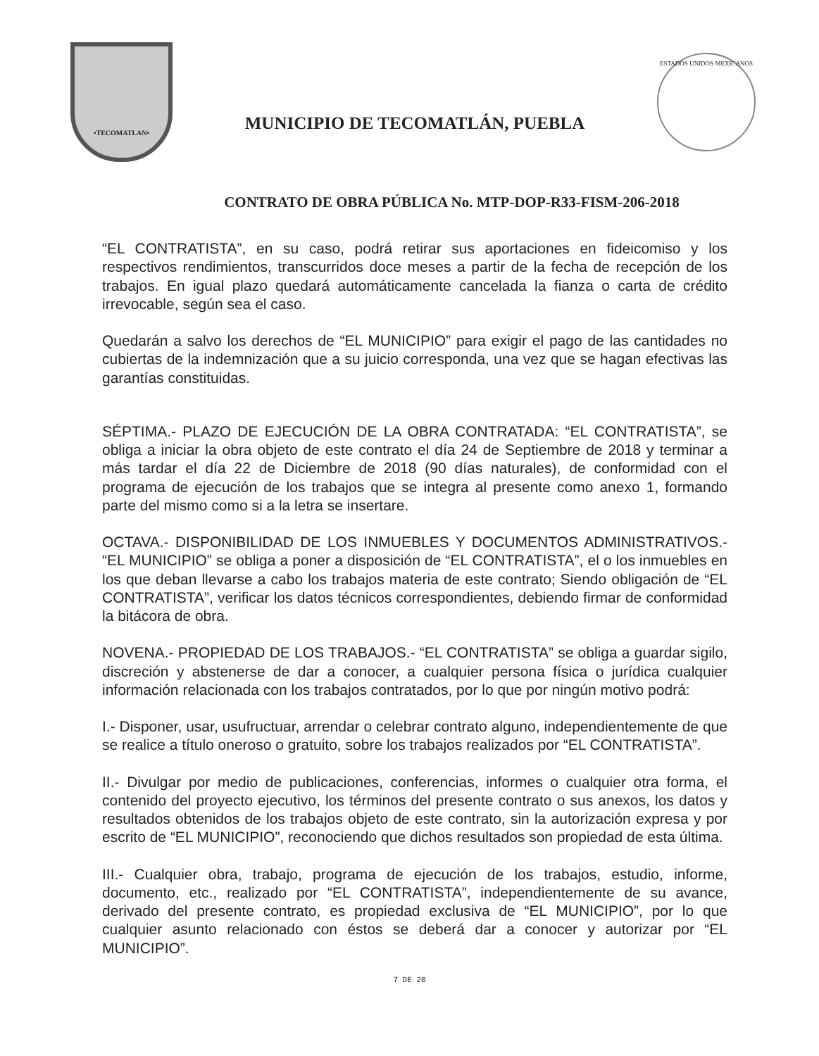•TECOMATLAN•
MUNICIPIO DE TECOMATLÁN, PUEBLA
ESTADOS UNIDOS MEXICANOS
CONTRATO DE OBRA PÚBLICA No. MTP-DOP-R33-FISM-206-2018
“EL CONTRATISTA”, en su caso, podrá retirar sus aportaciones en fideicomiso y los respectivos rendimientos, transcurridos doce meses a partir de la fecha de recepción de los trabajos. En igual plazo quedará automáticamente cancelada la fianza o carta de crédito irrevocable, según sea el caso.
Quedarán a salvo los derechos de “EL MUNICIPIO” para exigir el pago de las cantidades no cubiertas de la indemnización que a su juicio corresponda, una vez que se hagan efectivas las garantías constituidas.
SÉPTIMA.- PLAZO DE EJECUCIÓN DE LA OBRA CONTRATADA: “EL CONTRATISTA”, se obliga a iniciar la obra objeto de este contrato el día 24 de Septiembre de 2018 y terminar a más tardar el día 22 de Diciembre de 2018 (90 días naturales), de conformidad con el programa de ejecución de los trabajos que se integra al presente como anexo 1, formando parte del mismo como si a la letra se insertare.
OCTAVA.- DISPONIBILIDAD DE LOS INMUEBLES Y DOCUMENTOS ADMINISTRATIVOS.- “EL MUNICIPIO” se obliga a poner a disposición de “EL CONTRATISTA”, el o los inmuebles en los que deban llevarse a cabo los trabajos materia de este contrato; Siendo obligación de “EL CONTRATISTA”, verificar los datos técnicos correspondientes, debiendo firmar de conformidad la bitácora de obra.
NOVENA.- PROPIEDAD DE LOS TRABAJOS.- “EL CONTRATISTA” se obliga a guardar sigilo, discreción y abstenerse de dar a conocer, a cualquier persona física o jurídica cualquier información relacionada con los trabajos contratados, por lo que por ningún motivo podrá:
I.- Disponer, usar, usufructuar, arrendar o celebrar contrato alguno, independientemente de que se realice a título oneroso o gratuito, sobre los trabajos realizados por “EL CONTRATISTA”.
II.- Divulgar por medio de publicaciones, conferencias, informes o cualquier otra forma, el contenido del proyecto ejecutivo, los términos del presente contrato o sus anexos, los datos y resultados obtenidos de los trabajos objeto de este contrato, sin la autorización expresa y por escrito de “EL MUNICIPIO”, reconociendo que dichos resultados son propiedad de esta última.
III.- Cualquier obra, trabajo, programa de ejecución de los trabajos, estudio, informe, documento, etc., realizado por “EL CONTRATISTA”, independientemente de su avance, derivado del presente contrato, es propiedad exclusiva de “EL MUNICIPIO”, por lo que cualquier asunto relacionado con éstos se deberá dar a conocer y autorizar por “EL MUNICIPIO”.
7 DE 20